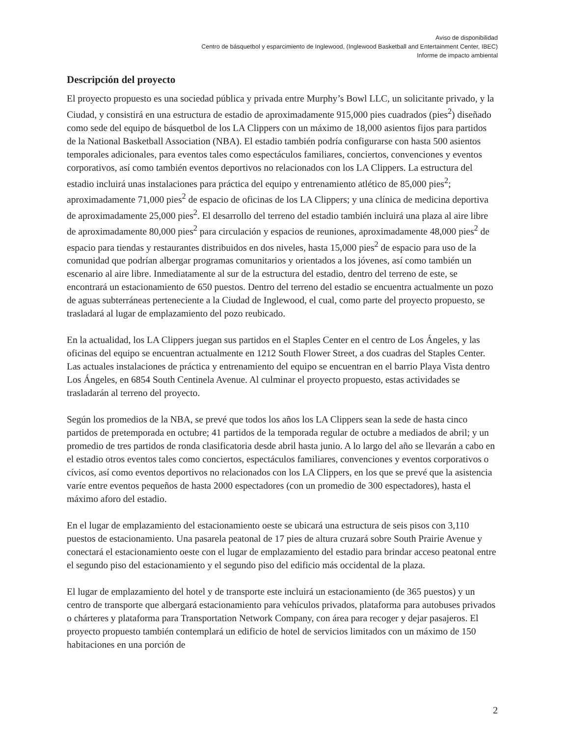Aviso de disponibilidad
Centro de básquetbol y esparcimiento de Inglewood, (Inglewood Basketball and Entertainment Center, IBEC)
Informe de impacto ambiental
Descripción del proyecto
El proyecto propuesto es una sociedad pública y privada entre Murphy’s Bowl LLC, un solicitante privado, y la Ciudad, y consistirá en una estructura de estadio de aproximadamente 915,000 pies cuadrados (pies<sup>2</sup>) diseñado como sede del equipo de básquetbol de los LA Clippers con un máximo de 18,000 asientos fijos para partidos de la National Basketball Association (NBA). El estadio también podría configurarse con hasta 500 asientos temporales adicionales, para eventos tales como espectáculos familiares, conciertos, convenciones y eventos corporativos, así como también eventos deportivos no relacionados con los LA Clippers. La estructura del estadio incluirá unas instalaciones para práctica del equipo y entrenamiento atlético de 85,000 pies<sup>2</sup>; aproximadamente 71,000 pies<sup>2</sup> de espacio de oficinas de los LA Clippers; y una clínica de medicina deportiva de aproximadamente 25,000 pies<sup>2</sup>. El desarrollo del terreno del estadio también incluirá una plaza al aire libre de aproximadamente 80,000 pies<sup>2</sup> para circulación y espacios de reuniones, aproximadamente 48,000 pies<sup>2</sup> de espacio para tiendas y restaurantes distribuidos en dos niveles, hasta 15,000 pies<sup>2</sup> de espacio para uso de la comunidad que podrían albergar programas comunitarios y orientados a los jóvenes, así como también un escenario al aire libre. Inmediatamente al sur de la estructura del estadio, dentro del terreno de este, se encontrará un estacionamiento de 650 puestos. Dentro del terreno del estadio se encuentra actualmente un pozo de aguas subterráneas perteneciente a la Ciudad de Inglewood, el cual, como parte del proyecto propuesto, se trasladará al lugar de emplazamiento del pozo reubicado.
En la actualidad, los LA Clippers juegan sus partidos en el Staples Center en el centro de Los Ángeles, y las oficinas del equipo se encuentran actualmente en 1212 South Flower Street, a dos cuadras del Staples Center. Las actuales instalaciones de práctica y entrenamiento del equipo se encuentran en el barrio Playa Vista dentro Los Ángeles, en 6854 South Centinela Avenue. Al culminar el proyecto propuesto, estas actividades se trasladarán al terreno del proyecto.
Según los promedios de la NBA, se prevé que todos los años los LA Clippers sean la sede de hasta cinco partidos de pretemporada en octubre; 41 partidos de la temporada regular de octubre a mediados de abril; y un promedio de tres partidos de ronda clasificatoria desde abril hasta junio. A lo largo del año se llevarán a cabo en el estadio otros eventos tales como conciertos, espectáculos familiares, convenciones y eventos corporativos o cívicos, así como eventos deportivos no relacionados con los LA Clippers, en los que se prevé que la asistencia varíe entre eventos pequeños de hasta 2000 espectadores (con un promedio de 300 espectadores), hasta el máximo aforo del estadio.
En el lugar de emplazamiento del estacionamiento oeste se ubicará una estructura de seis pisos con 3,110 puestos de estacionamiento. Una pasarela peatonal de 17 pies de altura cruzará sobre South Prairie Avenue y conectará el estacionamiento oeste con el lugar de emplazamiento del estadio para brindar acceso peatonal entre el segundo piso del estacionamiento y el segundo piso del edificio más occidental de la plaza.
El lugar de emplazamiento del hotel y de transporte este incluirá un estacionamiento (de 365 puestos) y un centro de transporte que albergará estacionamiento para vehículos privados, plataforma para autobuses privados o chárteres y plataforma para Transportation Network Company, con área para recoger y dejar pasajeros. El proyecto propuesto también contemplará un edificio de hotel de servicios limitados con un máximo de 150 habitaciones en una porción de
2